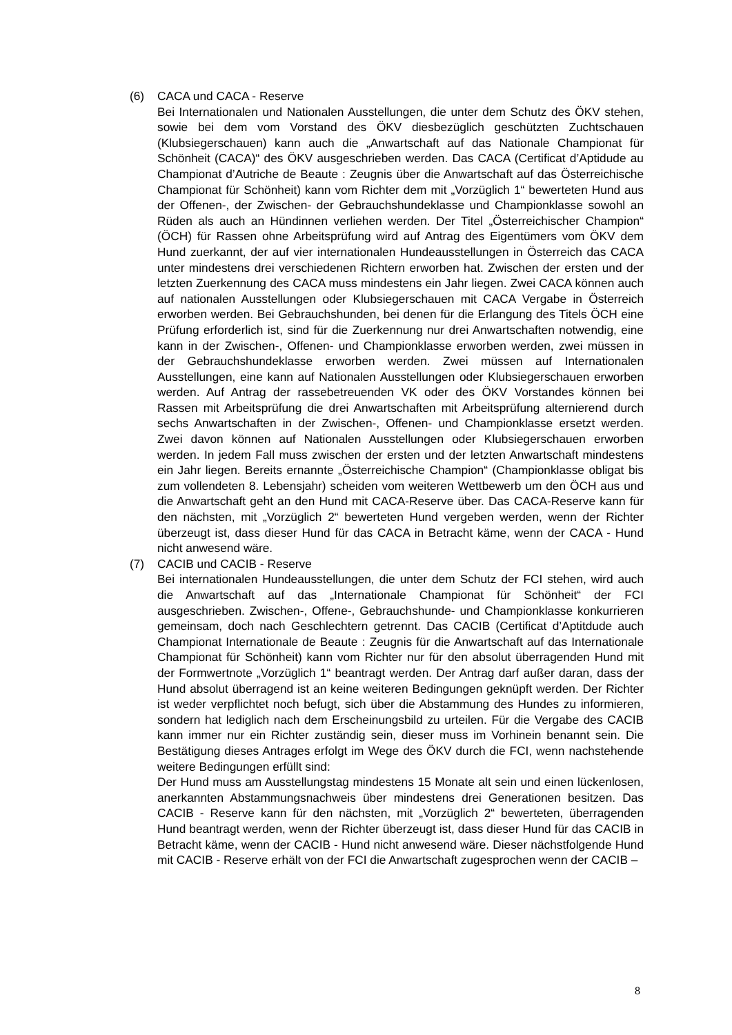(6) CACA und CACA - Reserve
Bei Internationalen und Nationalen Ausstellungen, die unter dem Schutz des ÖKV stehen, sowie bei dem vom Vorstand des ÖKV diesbezüglich geschützten Zuchtschauen (Klubsiegerschauen) kann auch die „Anwartschaft auf das Nationale Championat für Schönheit (CACA)“ des ÖKV ausgeschrieben werden. Das CACA (Certificat d’Aptidude au Championat d’Autriche de Beaute : Zeugnis über die Anwartschaft auf das Österreichische Championat für Schönheit) kann vom Richter dem mit „Vorzüglich 1“ bewerteten Hund aus der Offenen-, der Zwischen- der Gebrauchshundeklasse und Championklasse sowohl an Rüden als auch an Hündinnen verliehen werden. Der Titel „Österreichischer Champion“ (ÖCH) für Rassen ohne Arbeitsprüfung wird auf Antrag des Eigentümers vom ÖKV dem Hund zuerkannt, der auf vier internationalen Hundeausstellungen in Österreich das CACA unter mindestens drei verschiedenen Richtern erworben hat. Zwischen der ersten und der letzten Zuerkennung des CACA muss mindestens ein Jahr liegen. Zwei CACA können auch auf nationalen Ausstellungen oder Klubsiegerschauen mit CACA Vergabe in Österreich erworben werden. Bei Gebrauchshunden, bei denen für die Erlangung des Titels ÖCH eine Prüfung erforderlich ist, sind für die Zuerkennung nur drei Anwartschaften notwendig, eine kann in der Zwischen-, Offenen- und Championklasse erworben werden, zwei müssen in der Gebrauchshundeklasse erworben werden. Zwei müssen auf Internationalen Ausstellungen, eine kann auf Nationalen Ausstellungen oder Klubsiegerschauen erworben werden. Auf Antrag der rassebetreuenden VK oder des ÖKV Vorstandes können bei Rassen mit Arbeitsprüfung die drei Anwartschaften mit Arbeitsprüfung alternierend durch sechs Anwartschaften in der Zwischen-, Offenen- und Championklasse ersetzt werden. Zwei davon können auf Nationalen Ausstellungen oder Klubsiegerschauen erworben werden. In jedem Fall muss zwischen der ersten und der letzten Anwartschaft mindestens ein Jahr liegen. Bereits ernannte „Österreichische Champion“ (Championklasse obligat bis zum vollendeten 8. Lebensjahr) scheiden vom weiteren Wettbewerb um den ÖCH aus und die Anwartschaft geht an den Hund mit CACA-Reserve über. Das CACA-Reserve kann für den nächsten, mit „Vorzüglich 2“ bewerteten Hund vergeben werden, wenn der Richter überzeugt ist, dass dieser Hund für das CACA in Betracht käme, wenn der CACA - Hund nicht anwesend wäre.
(7) CACIB und CACIB - Reserve
Bei internationalen Hundeausstellungen, die unter dem Schutz der FCI stehen, wird auch die Anwartschaft auf das „Internationale Championat für Schönheit“ der FCI ausgeschrieben. Zwischen-, Offene-, Gebrauchshunde- und Championklasse konkurrieren gemeinsam, doch nach Geschlechtern getrennt. Das CACIB (Certificat d’Aptitdude auch Championat Internationale de Beaute : Zeugnis für die Anwartschaft auf das Internationale Championat für Schönheit) kann vom Richter nur für den absolut überragenden Hund mit der Formwertnote „Vorzüglich 1“ beantragt werden. Der Antrag darf außer daran, dass der Hund absolut überragend ist an keine weiteren Bedingungen geknüpft werden. Der Richter ist weder verpflichtet noch befugt, sich über die Abstammung des Hundes zu informieren, sondern hat lediglich nach dem Erscheinungsbild zu urteilen. Für die Vergabe des CACIB kann immer nur ein Richter zuständig sein, dieser muss im Vorhinein benannt sein. Die Bestätigung dieses Antrages erfolgt im Wege des ÖKV durch die FCI, wenn nachstehende weitere Bedingungen erfüllt sind:
Der Hund muss am Ausstellungstag mindestens 15 Monate alt sein und einen lückenlosen, anerkannten Abstammungsnachweis über mindestens drei Generationen besitzen. Das CACIB - Reserve kann für den nächsten, mit „Vorzüglich 2“ bewerteten, überragenden Hund beantragt werden, wenn der Richter überzeugt ist, dass dieser Hund für das CACIB in Betracht käme, wenn der CACIB - Hund nicht anwesend wäre. Dieser nächstfolgende Hund mit CACIB - Reserve erhält von der FCI die Anwartschaft zugesprochen wenn der CACIB –
8